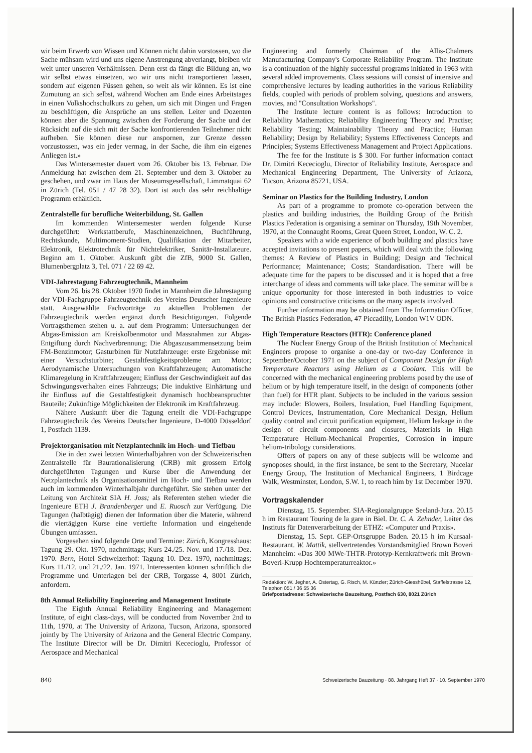wir beim Erwerb von Wissen und Können nicht dahin vorstossen, wo die Sache mühsam wird und uns eigene Anstrengung abverlangt, bleiben wir weit unter unseren Verhältnissen. Denn erst da fängt die Bildung an, wo wir selbst etwas einsetzen, wo wir uns nicht transportieren lassen, sondern auf eigenen Füssen gehen, so weit als wir können. Es ist eine Zumutung an sich selbst, während Wochen am Ende eines Arbeitstages in einen Volkshochschulkurs zu gehen, um sich mit Dingen und Fragen zu beschäftigen, die Ansprüche an uns stellen. Leiter und Dozenten können aber die Spannung zwischen der Forderung der Sache und der Rücksicht auf die sich mit der Sache konfrontierenden Teilnehmer nicht aufheben. Sie können diese nur anspornen, zur Grenze dessen vorzustossen, was ein jeder vermag, in der Sache, die ihm ein eigenes Anliegen ist.»
Das Wintersemester dauert vom 26. Oktober bis 13. Februar. Die Anmeldung hat zwischen dem 21. September und dem 3. Oktober zu geschehen, und zwar im Haus der Museumsgesellschaft, Limmatquai 62 in Zürich (Tel. 051 / 47 28 32). Dort ist auch das sehr reichhaltige Programm erhältlich.
Zentralstelle für berufliche Weiterbildung, St. Gallen
Im kommenden Wintersemester werden folgende Kurse durchgeführt: Werkstattberufe, Maschinenzeichnen, Buchführung, Rechtskunde, Multimoment-Studien, Qualifikation der Mitarbeiter, Elektronik, Elektrotechnik für Nichtelektriker, Sanitär-Installateure. Beginn am 1. Oktober. Auskunft gibt die ZfB, 9000 St. Gallen, Blumenbergplatz 3, Tel. 071 / 22 69 42.
VDI-Jahrestagung Fahrzeugtechnik, Mannheim
Vom 26. bis 28. Oktober 1970 findet in Mannheim die Jahrestagung der VDI-Fachgruppe Fahrzeugtechnik des Vereins Deutscher Ingenieure statt. Ausgewählte Fachvorträge zu aktuellen Problemen der Fahrzeugtechnik werden ergänzt durch Besichtigungen. Folgende Vortragsthemen stehen u. a. auf dem Programm: Untersuchungen der Abgas-Emission am Kreiskolbenmotor und Massnahmen zur Abgas-Entgiftung durch Nachverbrennung; Die Abgaszusammensetzung beim FM-Benzinmotor; Gasturbinen für Nutzfahrzeuge: erste Ergebnisse mit einer Versuchsturbine; Gestaltfestigkeitsprobleme am Motor; Aerodynamische Untersuchungen von Kraftfahrzeugen; Automatische Klimaregelung in Kraftfahrzeugen; Einfluss der Geschwindigkeit auf das Schwingungsverhalten eines Fahrzeugs; Die induktive Einhärtung und ihr Einfluss auf die Gestaltfestigkeit dynamisch hochbeanspruchter Bauteile; Zukünftige Möglichkeiten der Elektronik im Kraftfahrzeug.
Nähere Auskunft über die Tagung erteilt die VDI-Fachgruppe Fahrzeugtechnik des Vereins Deutscher Ingenieure, D-4000 Düsseldorf 1, Postfach 1139.
Projektorganisation mit Netzplantechnik im Hoch- und Tiefbau
Die in den zwei letzten Winterhalbjahren von der Schweizerischen Zentralstelle für Baurationalisierung (CRB) mit grossem Erfolg durchgeführten Tagungen und Kurse über die Anwendung der Netzplantechnik als Organisationsmittel im Hoch- und Tiefbau werden auch im kommenden Winterhalbjahr durchgeführt. Sie stehen unter der Leitung von Architekt SIA H. Joss; als Referenten stehen wieder die Ingenieure ETH J. Brandenberger und E. Ruosch zur Verfügung. Die Tagungen (halbtägig) dienen der Information über die Materie, während die viertägigen Kurse eine vertiefte Information und eingehende Übungen umfassen.
Vorgesehen sind folgende Orte und Termine: Zürich, Kongresshaus: Tagung 29. Okt. 1970, nachmittags; Kurs 24./25. Nov. und 17./18. Dez. 1970. Bern, Hotel Schweizerhof: Tagung 10. Dez. 1970, nachmittags; Kurs 11./12. und 21./22. Jan. 1971. Interessenten können schriftlich die Programme und Unterlagen bei der CRB, Torgasse 4, 8001 Zürich, anfordern.
8th Annual Reliability Engineering and Management Institute
The Eighth Annual Reliability Engineering and Management Institute, of eight class-days, will be conducted from November 2nd to 11th, 1970, at The University of Arizona, Tucson, Arizona, sponsored jointly by The University of Arizona and the General Electric Company. The Institute Director will be Dr. Dimitri Kececioglu, Professor of Aerospace and Mechanical
Engineering and formerly Chairman of the Allis-Chalmers Manufacturing Company's Corporate Reliability Program. The Institute is a continuation of the highly successful programs initiated in 1963 with several added improvements. Class sessions will consist of intensive and comprehensive lectures by leading authorities in the various Reliability fields, coupled with periods of problem solving, questions and answers, movies, and "Consultation Workshops".
The Institute lecture content is as follows: Introduction to Reliability Mathematics; Reliability Engineering Theory and Practise; Reliability Testing; Maintainability Theory and Practice; Human Reliability; Design by Reliability; Systems Effectiveness Concepts and Principles; Systems Effectiveness Management and Project Applications.
The fee for the Institute is $ 300. For further information contact Dr. Dimitri Kececioglu, Director of Reliability Institute, Aerospace and Mechanical Engineering Department, The University of Arizona, Tucson, Arizona 85721, USA.
Seminar on Plastics for the Building Industry, London
As part of a programme to promote co-operation between the plastics and building industries, the Building Group of the British Plastics Federation is organising a seminar on Thursday, 19th November, 1970, at the Connaught Rooms, Great Queen Street, London, W. C. 2.
Speakers with a wide experience of both building and plastics have accepted invitations to present papers, which will deal with the following themes: A Review of Plastics in Building; Design and Technical Performance; Maintenance; Costs; Standardisation. There will be adequate time for the papers to be discussed and it is hoped that a free interchange of ideas and comments will take place. The seminar will be a unique opportunity for those interested in both industries to voice opinions and constructive criticisms on the many aspects involved.
Further information may be obtained from The Information Officer, The British Plastics Federation, 47 Piccadilly, London W1V ODN.
High Temperature Reactors (HTR): Conference planed
The Nuclear Energy Group of the British Institution of Mechanical Engineers propose to organise a one-day or two-day Conference in September/October 1971 on the subject of Component Design for High Temperature Reactors using Helium as a Coolant. This will be concerned with the mechanical engineering problems posed by the use of helium or by high temperature itself, in the design of components (other than fuel) for HTR plant. Subjects to be included in the various session may include: Blowers, Boilers, Insulation, Fuel Handling Equipment, Control Devices, Instrumentation, Core Mechanical Design, Helium quality control and circuit purification equipment, Helium leakage in the design of circuit components and closures, Materials in High Temperature Helium-Mechanical Properties, Corrosion in impure helium-tribology considerations.
Offers of papers on any of these subjects will be welcome and synoposes should, in the first instance, be sent to the Secretary, Nucelar Energy Group, The Institution of Mechanical Engineers, 1 Birdcage Walk, Westminster, London, S.W. 1, to reach him by 1st December 1970.
Vortragskalender
Dienstag, 15. September. SIA-Regionalgruppe Seeland-Jura. 20.15 h im Restaurant Touring de la gare in Biel. Dr. C. A. Zehnder, Leiter des Instituts für Datenverarbeitung der ETHZ: «Computer und Praxis».
Dienstag, 15. Sept. GEP-Ortsgruppe Baden. 20.15 h im Kursaal-Restaurant. W. Mattik, stellvertretendes Vorstandsmitglied Brown Boveri Mannheim: «Das 300 MWe-THTR-Prototyp-Kernkraftwerk mit Brown-Boveri-Krupp Hochtemperaturreaktor.»
Redaktion: W. Jegher, A. Ostertag, G. Risch, M. Künzler; Zürich-Giesshübel, Staffelstrasse 12, Telephon 051 / 36 55 36
Briefpostadresse: Schweizerische Bauzeitung, Postfach 630, 8021 Zürich
840 Schweizerische Bauzeitung · 88. Jahrgang Heft 37 · 10. September 1970